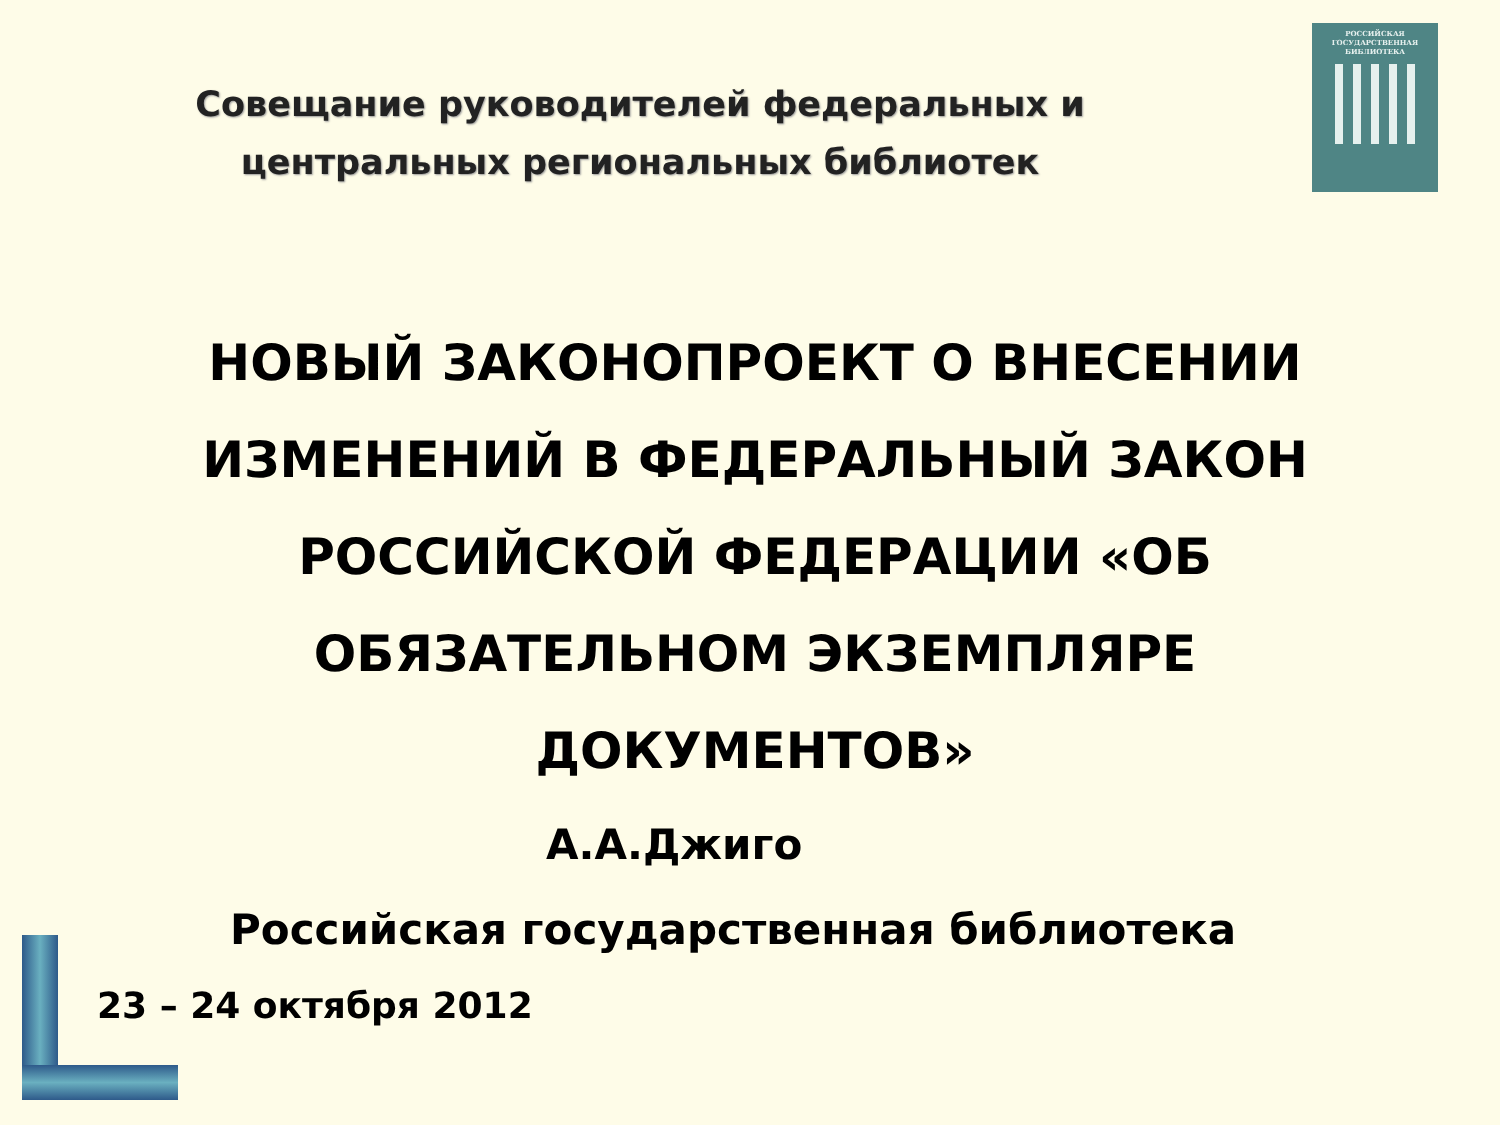РОССИЙСКАЯ
ГОСУДАРСТВЕННАЯ
БИБЛИОТЕКА
Совещание руководителей федеральных и
центральных региональных библиотек
НОВЫЙ ЗАКОНОПРОЕКТ О ВНЕСЕНИИ ИЗМЕНЕНИЙ В ФЕДЕРАЛЬНЫЙ ЗАКОН РОССИЙСКОЙ ФЕДЕРАЦИИ «ОБ ОБЯЗАТЕЛЬНОМ ЭКЗЕМПЛЯРЕ ДОКУМЕНТОВ»
А.А.Джиго
Российская государственная библиотека
23 – 24 октября 2012